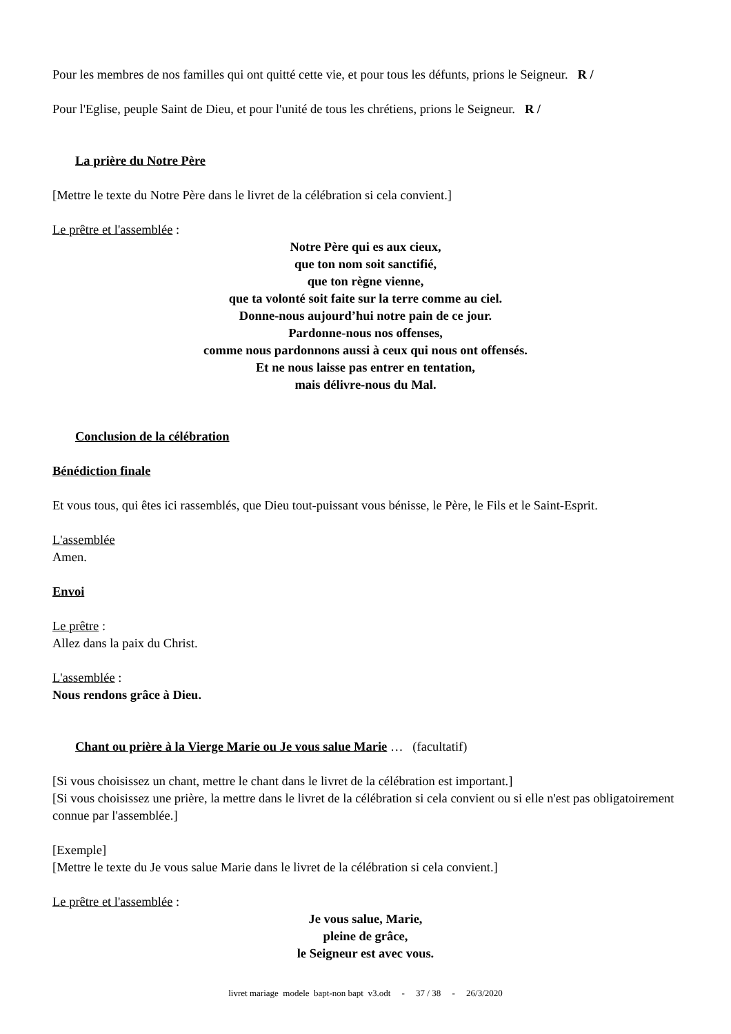Pour les membres de nos familles qui ont quitté cette vie, et pour tous les défunts, prions le Seigneur. R /
Pour l'Eglise, peuple Saint de Dieu, et pour l'unité de tous les chrétiens, prions le Seigneur. R /
La prière du Notre Père
[Mettre le texte du Notre Père dans le livret de la célébration si cela convient.]
Le prêtre et l'assemblée :
Notre Père qui es aux cieux,
que ton nom soit sanctifié,
que ton règne vienne,
que ta volonté soit faite sur la terre comme au ciel.
Donne-nous aujourd’hui notre pain de ce jour.
Pardonne-nous nos offenses,
comme nous pardonnons aussi à ceux qui nous ont offensés.
Et ne nous laisse pas entrer en tentation,
mais délivre-nous du Mal.
Conclusion de la célébration
Bénédiction finale
Et vous tous, qui êtes ici rassemblés, que Dieu tout-puissant vous bénisse, le Père, le Fils et le Saint-Esprit.
L'assemblée
Amen.
Envoi
Le prêtre :
Allez dans la paix du Christ.
L'assemblée :
Nous rendons grâce à Dieu.
Chant ou prière à la Vierge Marie ou Je vous salue Marie … (facultatif)
[Si vous choisissez un chant, mettre le chant dans le livret de la célébration est important.]
[Si vous choisissez une prière, la mettre dans le livret de la célébration si cela convient ou si elle n'est pas obligatoirement connue par l'assemblée.]
[Exemple]
[Mettre le texte du Je vous salue Marie dans le livret de la célébration si cela convient.]
Le prêtre et l'assemblée :
Je vous salue, Marie,
pleine de grâce,
le Seigneur est avec vous.
livret mariage modele bapt-non bapt v3.odt - 37 / 38 - 26/3/2020